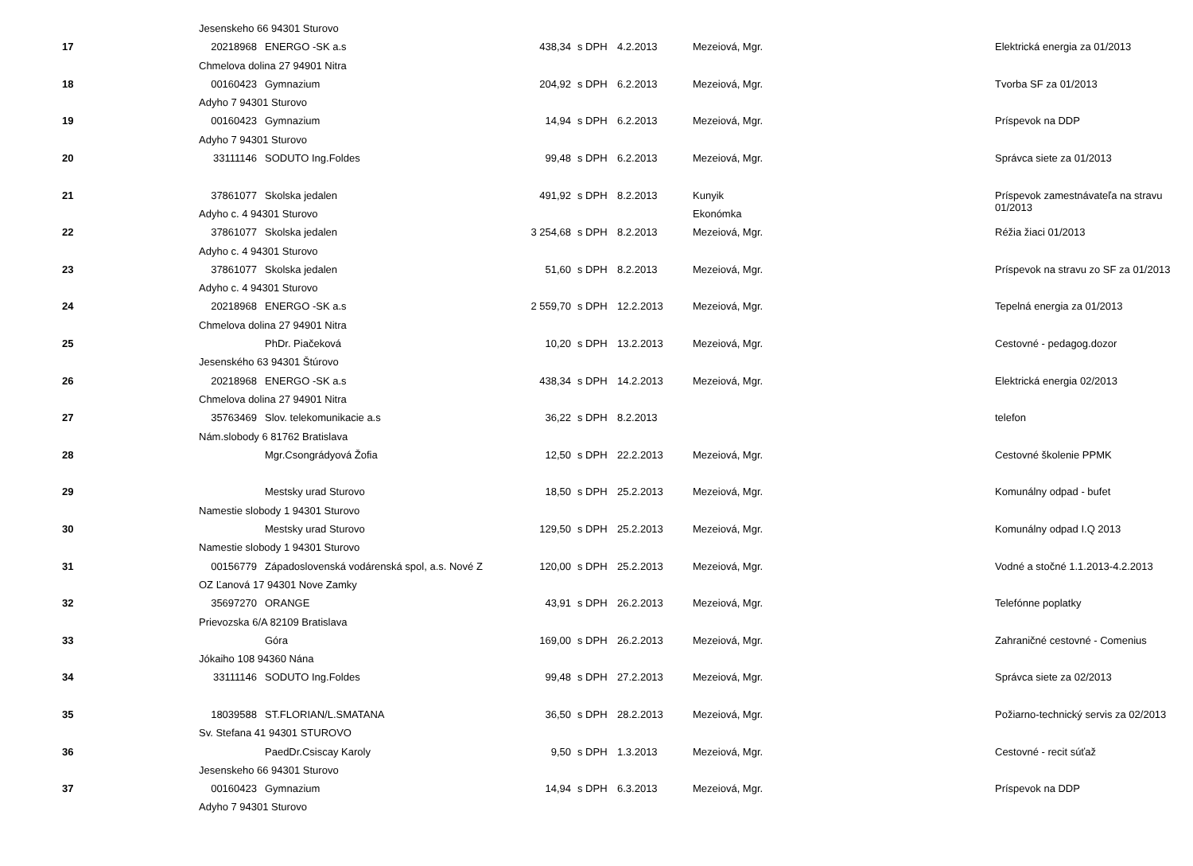| | Jesenskeho 66 94301 Sturovo | | | | | | |
| 17 | 20218968 | ENERGO -SK a.s | 438,34 | s DPH | 4.2.2013 | Mezeiová, Mgr. | Elektrická energia za 01/2013 |
| | Chmelova dolina 27 94901 Nitra | | | | | | |
| 18 | 00160423 | Gymnazium | 204,92 | s DPH | 6.2.2013 | Mezeiová, Mgr. | Tvorba SF za 01/2013 |
| | Adyho 7 94301 Sturovo | | | | | | |
| 19 | 00160423 | Gymnazium | 14,94 | s DPH | 6.2.2013 | Mezeiová, Mgr. | Príspevok na DDP |
| | Adyho 7 94301 Sturovo | | | | | | |
| 20 | 33111146 | SODUTO Ing.Foldes | 99,48 | s DPH | 6.2.2013 | Mezeiová, Mgr. | Správca siete za 01/2013 |
| 21 | 37861077 | Skolska jedalen | 491,92 | s DPH | 8.2.2013 | Kunyik | Príspevok zamestnávateľa na stravu 01/2013 |
| | Adyho c. 4 94301 Sturovo | | | | | Ekonómka | |
| 22 | 37861077 | Skolska jedalen | 3 254,68 | s DPH | 8.2.2013 | Mezeiová, Mgr. | Réžia žiaci 01/2013 |
| | Adyho c. 4 94301 Sturovo | | | | | | |
| 23 | 37861077 | Skolska jedalen | 51,60 | s DPH | 8.2.2013 | Mezeiová, Mgr. | Príspevok na stravu zo SF za 01/2013 |
| | Adyho c. 4 94301 Sturovo | | | | | | |
| 24 | 20218968 | ENERGO -SK a.s | 2 559,70 | s DPH | 12.2.2013 | Mezeiová, Mgr. | Tepelná energia za 01/2013 |
| | Chmelova dolina 27 94901 Nitra | | | | | | |
| 25 | | PhDr. Piačeková | 10,20 | s DPH | 13.2.2013 | Mezeiová, Mgr. | Cestovné - pedagog.dozor |
| | Jesenského 63 94301 Štúrovo | | | | | | |
| 26 | 20218968 | ENERGO -SK a.s | 438,34 | s DPH | 14.2.2013 | Mezeiová, Mgr. | Elektrická energia 02/2013 |
| | Chmelova dolina 27 94901 Nitra | | | | | | |
| 27 | 35763469 | Slov. telekomunikacie a.s | 36,22 | s DPH | 8.2.2013 | | telefon |
| | Nám.slobody 6 81762 Bratislava | | | | | | |
| 28 | | Mgr.Csongrádyová Žofia | 12,50 | s DPH | 22.2.2013 | Mezeiová, Mgr. | Cestovné školenie PPMK |
| 29 | | Mestsky urad Sturovo | 18,50 | s DPH | 25.2.2013 | Mezeiová, Mgr. | Komunálny odpad - bufet |
| | Namestie slobody 1 94301 Sturovo | | | | | | |
| 30 | | Mestsky urad Sturovo | 129,50 | s DPH | 25.2.2013 | Mezeiová, Mgr. | Komunálny odpad I.Q 2013 |
| | Namestie slobody 1 94301 Sturovo | | | | | | |
| 31 | 00156779 | Západoslovenská vodárenská spol, a.s. Nové Z | 120,00 | s DPH | 25.2.2013 | Mezeiová, Mgr. | Vodné a stočné 1.1.2013-4.2.2013 |
| | OZ Ľanová 17 94301 Nove Zamky | | | | | | |
| 32 | 35697270 | ORANGE | 43,91 | s DPH | 26.2.2013 | Mezeiová, Mgr. | Telefónne poplatky |
| | Prievozska 6/A 82109 Bratislava | | | | | | |
| 33 | | Góra | 169,00 | s DPH | 26.2.2013 | Mezeiová, Mgr. | Zahraničné cestovné - Comenius |
| | Jókaiho 108 94360 Nána | | | | | | |
| 34 | 33111146 | SODUTO Ing.Foldes | 99,48 | s DPH | 27.2.2013 | Mezeiová, Mgr. | Správca siete za 02/2013 |
| 35 | 18039588 | ST.FLORIAN/L.SMATANA | 36,50 | s DPH | 28.2.2013 | Mezeiová, Mgr. | Požiarno-technický servis za 02/2013 |
| | Sv. Stefana 41 94301 STUROVO | | | | | | |
| 36 | | PaedDr.Csiscay Karoly | 9,50 | s DPH | 1.3.2013 | Mezeiová, Mgr. | Cestovné - recit súťaž |
| | Jesenskeho 66 94301 Sturovo | | | | | | |
| 37 | 00160423 | Gymnazium | 14,94 | s DPH | 6.3.2013 | Mezeiová, Mgr. | Príspevok na DDP |
| | Adyho 7 94301 Sturovo | | | | | | |